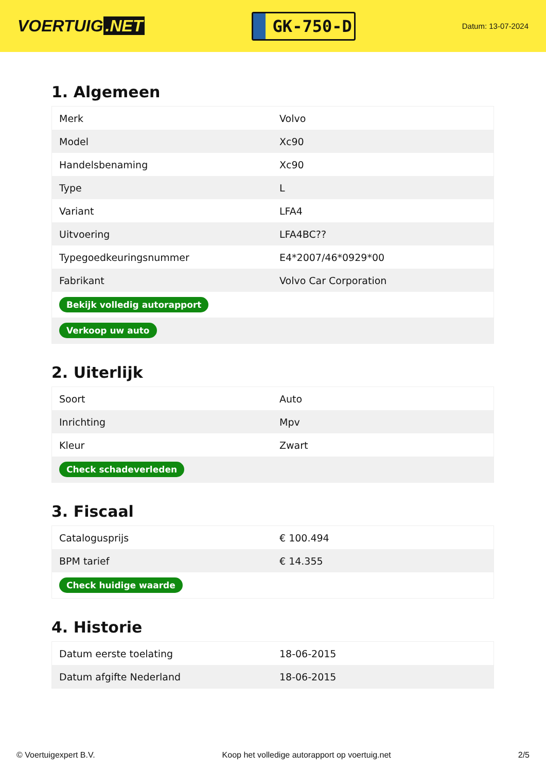VOERTUIG.NET
GK-750-D
Datum: 13-07-2024
1. Algemeen
| Merk | Volvo |
| Model | Xc90 |
| Handelsbenaming | Xc90 |
| Type | L |
| Variant | LFA4 |
| Uitvoering | LFA4BC?? |
| Typegoedkeuringsnummer | E4*2007/46*0929*00 |
| Fabrikant | Volvo Car Corporation |
| Bekijk volledig autorapport | |
| Verkoop uw auto | |
2. Uiterlijk
| Soort | Auto |
| Inrichting | Mpv |
| Kleur | Zwart |
| Check schadeverleden | |
3. Fiscaal
| Catalogusprijs | € 100.494 |
| BPM tarief | € 14.355 |
| Check huidige waarde | |
4. Historie
| Datum eerste toelating | 18-06-2015 |
| Datum afgifte Nederland | 18-06-2015 |
© Voertuigexpert B.V. Koop het volledige autorapport op voertuig.net 2/5